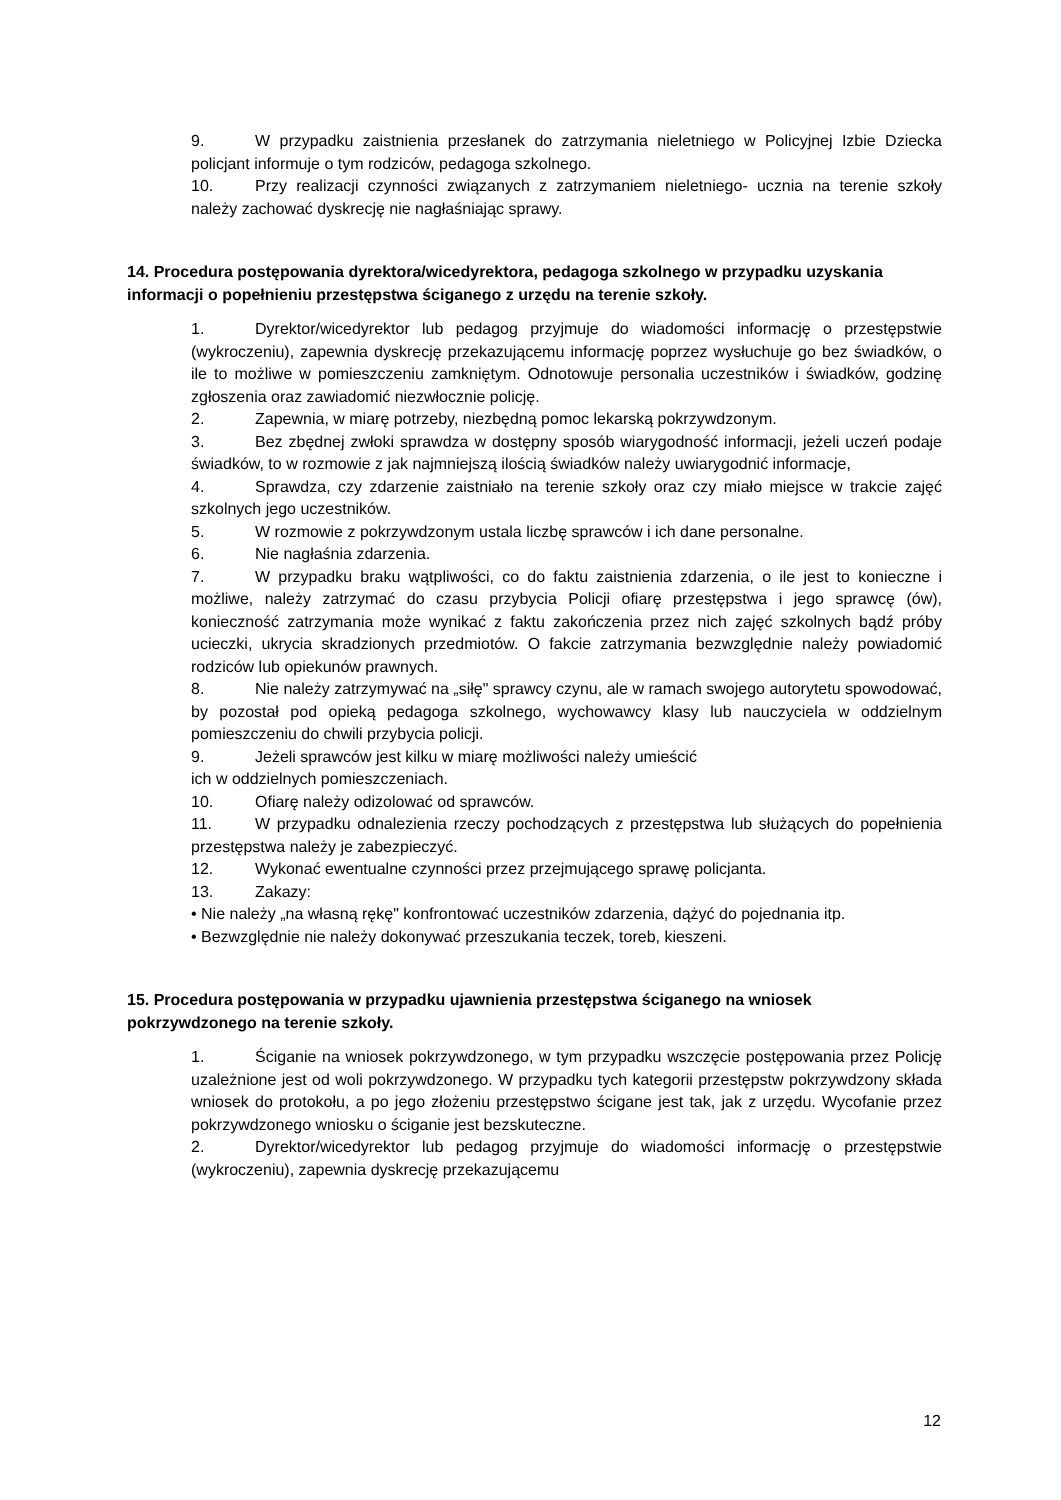9. W przypadku zaistnienia przesłanek do zatrzymania nieletniego w Policyjnej Izbie Dziecka policjant informuje o tym rodziców, pedagoga szkolnego.
10. Przy realizacji czynności związanych z zatrzymaniem nieletniego- ucznia na terenie szkoły należy zachować dyskrecję nie nagłaśniając sprawy.
14. Procedura postępowania dyrektora/wicedyrektora, pedagoga szkolnego w przypadku uzyskania informacji o popełnieniu przestępstwa ściganego z urzędu na terenie szkoły.
1. Dyrektor/wicedyrektor lub pedagog przyjmuje do wiadomości informację o przestępstwie (wykroczeniu), zapewnia dyskrecję przekazującemu informację poprzez wysłuchuje go bez świadków, o ile to możliwe w pomieszczeniu zamkniętym. Odnotowuje personalia uczestników i świadków, godzinę zgłoszenia oraz zawiadomić niezwłocznie policję.
2. Zapewnia, w miarę potrzeby, niezbędną pomoc lekarską pokrzywdzonym.
3. Bez zbędnej zwłoki sprawdza w dostępny sposób wiarygodność informacji, jeżeli uczeń podaje świadków, to w rozmowie z jak najmniejszą ilością świadków należy uwiarygodnić informacje,
4. Sprawdza, czy zdarzenie zaistniało na terenie szkoły oraz czy miało miejsce w trakcie zajęć szkolnych jego uczestników.
5. W rozmowie z pokrzywdzonym ustala liczbę sprawców i ich dane personalne.
6. Nie nagłaśnia zdarzenia.
7. W przypadku braku wątpliwości, co do faktu zaistnienia zdarzenia, o ile jest to konieczne i możliwe, należy zatrzymać do czasu przybycia Policji ofiarę przestępstwa i jego sprawcę (ów), konieczność zatrzymania może wynikać z faktu zakończenia przez nich zajęć szkolnych bądź próby ucieczki, ukrycia skradzionych przedmiotów. O fakcie zatrzymania bezwzględnie należy powiadomić rodziców lub opiekunów prawnych.
8. Nie należy zatrzymywać na „siłę" sprawcy czynu, ale w ramach swojego autorytetu spowodować, by pozostał pod opieką pedagoga szkolnego, wychowawcy klasy lub nauczyciela w oddzielnym pomieszczeniu do chwili przybycia policji.
9. Jeżeli sprawców jest kilku w miarę możliwości należy umieścić
ich w oddzielnych pomieszczeniach.
10. Ofiarę należy odizolować od sprawców.
11. W przypadku odnalezienia rzeczy pochodzących z przestępstwa lub służących do popełnienia przestępstwa należy je zabezpieczyć.
12. Wykonać ewentualne czynności przez przejmującego sprawę policjanta.
13. Zakazy:
• Nie należy „na własną rękę" konfrontować uczestników zdarzenia, dążyć do pojednania itp.
• Bezwzględnie nie należy dokonywać przeszukania teczek, toreb, kieszeni.
15. Procedura postępowania w przypadku ujawnienia przestępstwa ściganego na wniosek pokrzywdzonego na terenie szkoły.
1. Ściganie na wniosek pokrzywdzonego, w tym przypadku wszczęcie postępowania przez Policję uzależnione jest od woli pokrzywdzonego. W przypadku tych kategorii przestępstw pokrzywdzony składa wniosek do protokołu, a po jego złożeniu przestępstwo ścigane jest tak, jak z urzędu. Wycofanie przez pokrzywdzonego wniosku o ściganie jest bezskuteczne.
2. Dyrektor/wicedyrektor lub pedagog przyjmuje do wiadomości informację o przestępstwie (wykroczeniu), zapewnia dyskrecję przekazującemu
12